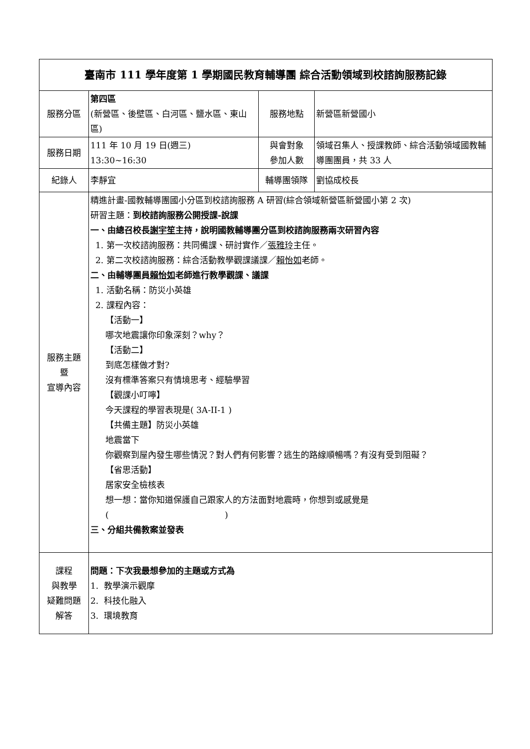| 臺南市 111 學年度第 1 學期國民教育輔導團 綜合活動領域到校諮詢服務記錄 | | | |
| 服務分區 | 第四區 (新營區、後壁區、白河區、鹽水區、東山區) | 服務地點 | 新營區新營國小 |
| 服務日期 | 111 年 10 月 19 日(週三) 13:30~16:30 | 與會對象 參加人數 | 領域召集人、授課教師、綜合活動領域國教輔導團團員，共 33 人 |
| 紀錄人 | 李靜宜 | 輔導團領隊 | 劉協成校長 |
| 服務主題 暨 宣導內容 | 精進計畫-國教輔導團國小分區到校諮詢服務 A 研習(綜合領域新營區新營國小第 2 次) 研習主題： 到校諮詢服務公開授課-說課 一、由總召校長 謝宇笙 主持，說明國教輔導團分區到校諮詢服務兩次研習內容 1. 第一次校諮詢服務：共同備課、研討實作／ 張雅玲 主任。 2. 第二次校諮詢服務：綜合活動教學觀課議課／ 賴怡如 老師。 二、由輔導團員 賴怡如 老師進行教學觀課、議課 1. 活動名稱：防災小英雄 2. 課程內容： 【活動一】 哪次地震讓你印象深刻？why？ 【活動二】 到底怎樣做才對? 沒有標準答案只有情境思考、經驗學習 【觀課小叮嚀】 今天課程的學習表現是( 3A-II-1 ) 【共備主題】防災小英雄 地震當下 你觀察到屋內發生哪些情況？對人們有何影響？逃生的路線順暢嗎？有沒有受到阻礙？ 【省思活動】 居家安全檢核表 想一想：當你知道保護自己跟家人的方法面對地震時，你想到或感覺是 ( ) 三、分組共備教案並發表 | | |
| 課程 與教學 疑難問題 解答 | 問題：下次我最想參加的主題或方式為 1. 教學演示觀摩 2. 科技化融入 3. 環境教育 | | |